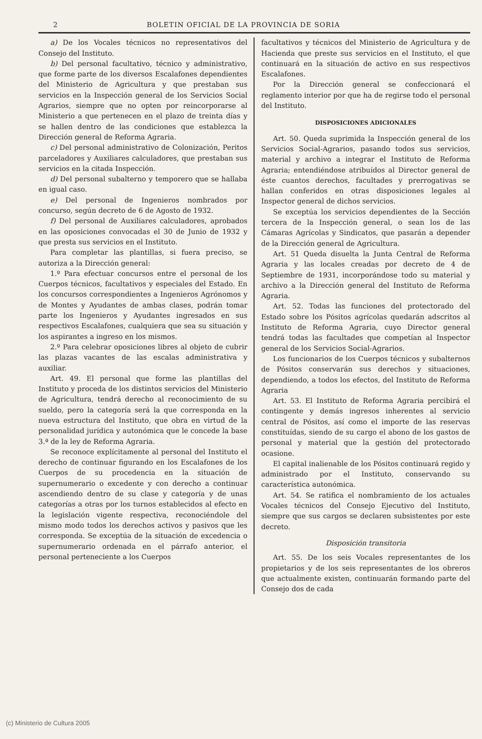2 BOLETIN OFICIAL DE LA PROVINCIA DE SORIA
a) De los Vocales técnicos no representativos del Consejo del Instituto.
b) Del personal facultativo, técnico y administrativo, que forme parte de los diversos Escalafones dependientes del Ministerio de Agricultura y que prestaban sus servicios en la Inspección general de los Servicios Social Agrarios, siempre que no opten por reincorporarse al Ministerio a que pertenecen en el plazo de treinta días y se hallen dentro de las condiciones que establezca la Dirección general de Reforma Agraria.
c) Del personal administrativo de Colonización, Peritos parceladores y Auxiliares calculadores, que prestaban sus servicios en la citada Inspección.
d) Del personal subalterno y temporero que se hallaba en igual caso.
e) Del personal de Ingenieros nombrados por concurso, según decreto de 6 de Agosto de 1932.
f) Del personal de Auxiliares calculadores, aprobados en las oposiciones convocadas el 30 de Junio de 1932 y que presta sus servicios en el Instituto.
Para completar las plantillas, si fuera preciso, se autoriza a la Dirección general:
1.º Para efectuar concursos entre el personal de los Cuerpos técnicos, facultativos y especiales del Estado. En los concursos correspondientes a Ingenieros Agrónomos y de Montes y Ayudantes de ambas clases, podrán tomar parte los Ingenieros y Ayudantes ingresados en sus respectivos Escalafones, cualquiera que sea su situación y los aspirantes a ingreso en los mismos.
2.º Para celebrar oposiciones libres al objeto de cubrir las plazas vacantes de las escalas administrativa y auxiliar.
Art. 49. El personal que forme las plantillas del Instituto y proceda de los distintos servicios del Ministerio de Agricultura, tendrá derecho al reconocimiento de su sueldo, pero la categoría será la que corresponda en la nueva estructura del Instituto, que obra en virtud de la personalidad jurídica y autonómica que le concede la base 3.ª de la ley de Reforma Agraria.
Se reconoce explícitamente al personal del Instituto el derecho de continuar figurando en los Escalafones de los Cuerpos de su procedencia en la situación de supernumerario o excedente y con derecho a continuar ascendiendo dentro de su clase y categoría y de unas categorías a otras por los turnos establecidos al efecto en la legislación vigente respectiva, reconociéndole del mismo modo todos los derechos activos y pasivos que les corresponda. Se exceptúa de la situación de excedencia o supernumerario ordenada en el párrafo anterior, el personal perteneciente a los Cuerpos
facultativos y técnicos del Ministerio de Agricultura y de Hacienda que preste sus servicios en el Instituto, el que continuará en la situación de activo en sus respectivos Escalafones.
Por la Dirección general se confeccionará el reglamento interior por que ha de regirse todo el personal del Instituto.
DISPOSICIONES ADICIONALES
Art. 50. Queda suprimida la Inspección general de los Servicios Social-Agrarios, pasando todos sus servicios, material y archivo a integrar el Instituto de Reforma Agraria; entendiéndose atribuídos al Director general de éste cuantos derechos, facultades y prerrogativas se hallan conferidos en otras disposiciones legales al Inspector general de dichos servicios.
Se exceptúa los servicios dependientes de la Sección tercera de la Inspección general, o sean los de las Cámaras Agrícolas y Sindicatos, que pasarán a depender de la Dirección general de Agricultura.
Art. 51 Queda disuelta la Junta Central de Reforma Agraria y las locales creadas por decreto de 4 de Septiembre de 1931, incorporándose todo su material y archivo a la Dirección general del Instituto de Reforma Agraria.
Art. 52. Todas las funciones del protectorado del Estado sobre los Pósitos agrícolas quedarán adscritos al Instituto de Reforma Agraria, cuyo Director general tendrá todas las facultades que competían al Inspector general de los Servicios Social-Agrarios.
Los funcionarios de los Cuerpos técnicos y subalternos de Pósitos conservarán sus derechos y situaciones, dependiendo, a todos los efectos, del Instituto de Reforma Agraria
Art. 53. El Instituto de Reforma Agraria percibirá el contingente y demás ingresos inherentes al servicio central de Pósitos, así como el importe de las reservas constituídas, siendo de su cargo el abono de los gastos de personal y material que la gestión del protectorado ocasione.
El capital inalienable de los Pósitos continuará regido y administrado por el Instituto, conservando su característica autonómica.
Art. 54. Se ratifica el nombramiento de los actuales Vocales técnicos del Consejo Ejecutivo del Instituto, siempre que sus cargos se declaren subsistentes por este decreto.
Disposición transitoria
Art. 55. De los seis Vocales representantes de los propietarios y de los seis representantes de los obreros que actualmente existen, continuarán formando parte del Consejo dos de cada
(c) Ministerio de Cultura 2005